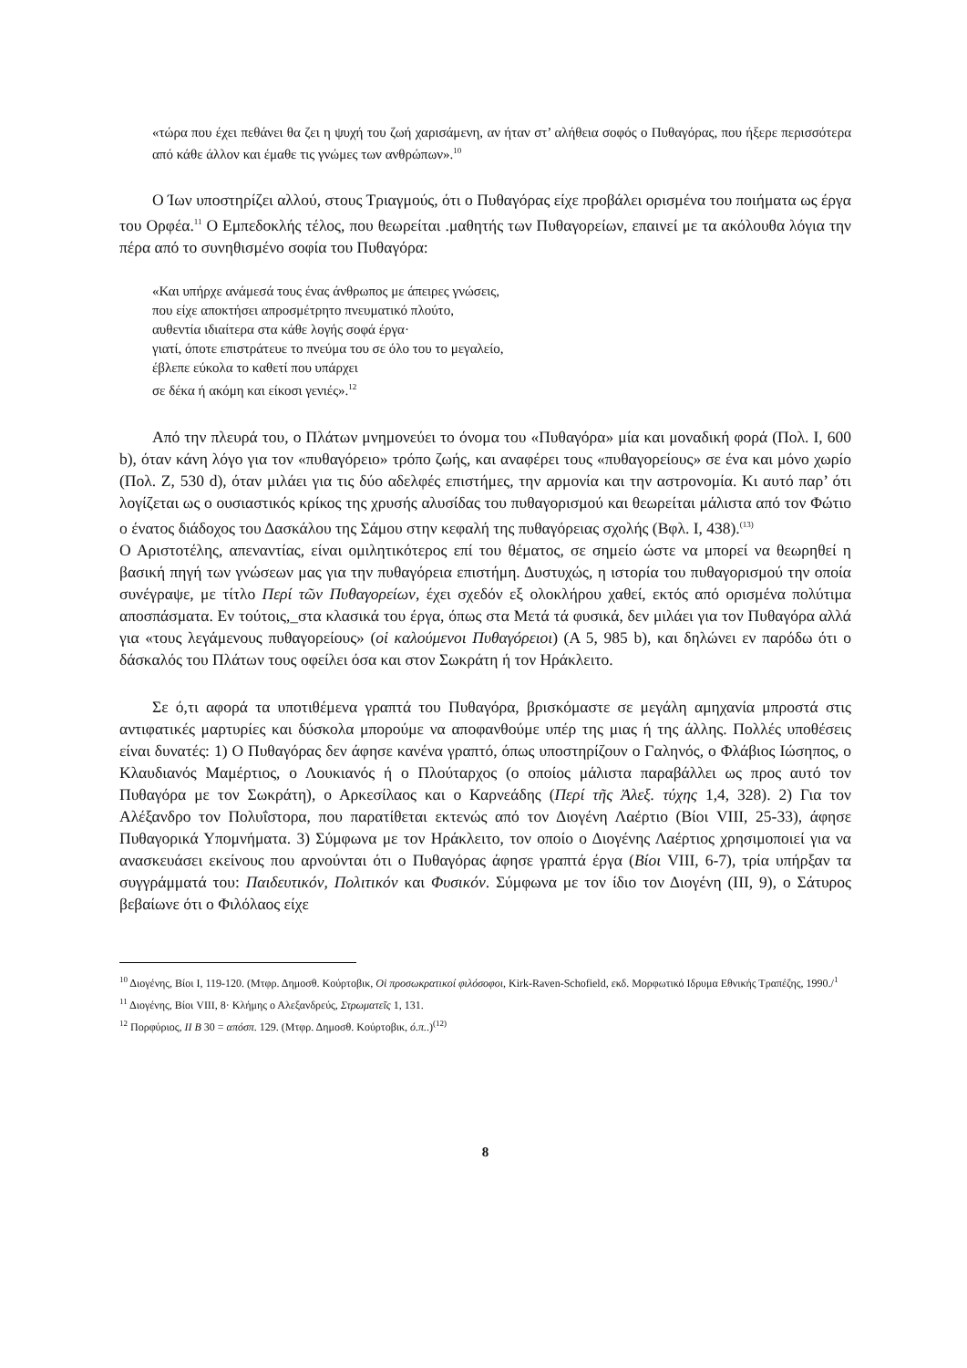«τώρα που έχει πεθάνει θα ζει η ψυχή του ζωή χαρισάμενη, αν ήταν στ’ αλήθεια σοφός ο Πυθαγόρας, που ήξερε περισσότερα από κάθε άλλον και έμαθε τις γνώμες των ανθρώπων».<sup>10</sup>
Ο Ίων υποστηρίζει αλλού, στους Τριαγμούς, ότι ο Πυθαγόρας είχε προβάλει ορισμένα του ποιήματα ως έργα του Ορφέα.<sup>11</sup> Ο Εμπεδοκλής τέλος, που θεωρείται .μαθητής των Πυθαγορείων, επαινεί με τα ακόλουθα λόγια την πέρα από το συνηθισμένο σοφία του Πυθαγόρα:
«Και υπήρχε ανάμεσά τους ένας άνθρωπος με άπειρες γνώσεις,
που είχε αποκτήσει απροσμέτρητο πνευματικό πλούτο,
αυθεντία ιδιαίτερα στα κάθε λογής σοφά έργα·
γιατί, όποτε επιστράτευε το πνεύμα του σε όλο του το μεγαλείο,
έβλεπε εύκολα το καθετί που υπάρχει
σε δέκα ή ακόμη και είκοσι γενιές».<sup>12</sup>
Από την πλευρά του, ο Πλάτων μνημονεύει το όνομα του «Πυθαγόρα» μία και μοναδική φορά (Πολ. I, 600 b), όταν κάνη λόγο για τον «πυθαγόρειο» τρόπο ζωής, και αναφέρει τους «πυθαγορείους» σε ένα και μόνο χωρίο (Πολ. Ζ, 530 d), όταν μιλάει για τις δύο αδελφές επιστήμες, την αρμονία και την αστρονομία. Κι αυτό παρ’ ότι λογίζεται ως ο ουσιαστικός κρίκος της χρυσής αλυσίδας του πυθαγορισμού και θεωρείται μάλιστα από τον Φώτιο ο ένατος διάδοχος του Δασκάλου της Σάμου στην κεφαλή της πυθαγόρειας σχολής (Βφλ. Ι, 438).<sup>(13)</sup>
Ο Αριστοτέλης, απεναντίας, είναι ομιλητικότερος επί του θέματος, σε σημείο ώστε να μπορεί να θεωρηθεί η βασική πηγή των γνώσεων μας για την πυθαγόρεια επιστήμη. Δυστυχώς, η ιστορία του πυθαγορισμού την οποία συνέγραψε, με τίτλο Περί τῶν Πυθαγορείων, έχει σχεδόν εξ ολοκλήρου χαθεί, εκτός από ορισμένα πολύτιμα αποσπάσματα. Εν τούτοις,_στα κλασικά του έργα, όπως στα Μετά τά φυσικά, δεν μιλάει για τον Πυθαγόρα αλλά για «τους λεγάμενους πυθαγορείους» (οἱ καλούμενοι Πυθαγόρειοι) (Α 5, 985 b), και δηλώνει εν παρόδω ότι ο δάσκαλός του Πλάτων τους οφείλει όσα και στον Σωκράτη ή τον Ηράκλειτο.
Σε ό,τι αφορά τα υποτιθέμενα γραπτά του Πυθαγόρα, βρισκόμαστε σε μεγάλη αμηχανία μπροστά στις αντιφατικές μαρτυρίες και δύσκολα μπορούμε να αποφανθούμε υπέρ της μιας ή της άλλης. Πολλές υποθέσεις είναι δυνατές: 1) Ο Πυθαγόρας δεν άφησε κανένα γραπτό, όπως υποστηρίζουν ο Γαληνός, ο Φλάβιος Ιώσηπος, ο Κλαυδιανός Μαμέρτιος, ο Λουκιανός ή ο Πλούταρχος (ο οποίος μάλιστα παραβάλλει ως προς αυτό τον Πυθαγόρα με τον Σωκράτη), ο Αρκεσίλαος και ο Καρνεάδης (Περί τῆς Ἀλεξ. τύχης 1,4, 328). 2) Για τον Αλέξανδρο τον Πολυΐστορα, που παρατίθεται εκτενώς από τον Διογένη Λαέρτιο (Βίοι VIII, 25-33), άφησε Πυθαγορικά Υπομνήματα. 3) Σύμφωνα με τον Ηράκλειτο, τον οποίο ο Διογένης Λαέρτιος χρησιμοποιεί για να ανασκευάσει εκείνους που αρνούνται ότι ο Πυθαγόρας άφησε γραπτά έργα (Βίοι VIII, 6-7), τρία υπήρξαν τα συγγράμματά του: Παιδευτικόν, Πολιτικόν και Φυσικόν. Σύμφωνα με τον ίδιο τον Διογένη (ΙΙΙ, 9), ο Σάτυρος βεβαίωνε ότι ο Φιλόλαος είχε
<sup>10</sup> Διογένης, Βίοι Ι, 119-120. (Μτφρ. Δημοσθ. Κούρτοβικ, Οἱ προσωκρατικοί φιλόσοφοι, Kirk-Raven-Schofield, εκδ. Μορφωτικό Ιδρυμα Εθνικής Τραπέζης, 1990./<sup>1</sup>
<sup>11</sup> Διογένης, Βίοι VIII, 8· Κλήμης ο Αλεξανδρεύς, Στρωματεῖς 1, 131.
<sup>12</sup> Πορφύριος, ΙΙ Β 30 = απόσπ. 129. (Μτφρ. Δημοσθ. Κούρτοβικ, ό.π..)<sup>(12)</sup>
8